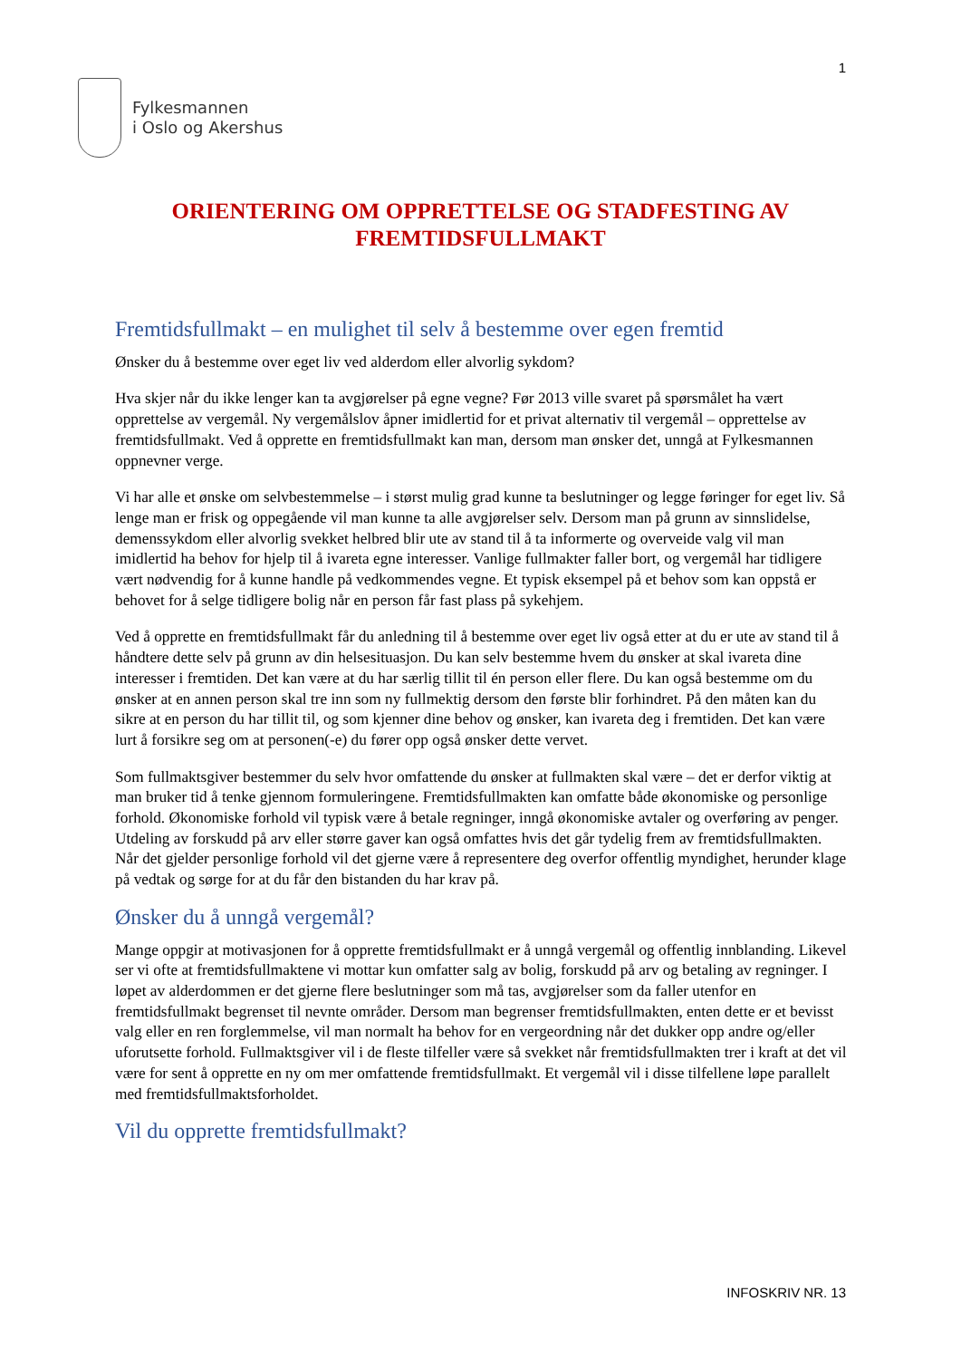1
Fylkesmannen
i Oslo og Akershus
ORIENTERING OM OPPRETTELSE OG STADFESTING AV
FREMTIDSFULLMAKT
Fremtidsfullmakt – en mulighet til selv å bestemme over egen fremtid
Ønsker du å bestemme over eget liv ved alderdom eller alvorlig sykdom?
Hva skjer når du ikke lenger kan ta avgjørelser på egne vegne? Før 2013 ville svaret på spørsmålet ha vært opprettelse av vergemål. Ny vergemålslov åpner imidlertid for et privat alternativ til vergemål – opprettelse av fremtidsfullmakt. Ved å opprette en fremtidsfullmakt kan man, dersom man ønsker det, unngå at Fylkesmannen oppnevner verge.
Vi har alle et ønske om selvbestemmelse – i størst mulig grad kunne ta beslutninger og legge føringer for eget liv. Så lenge man er frisk og oppegående vil man kunne ta alle avgjørelser selv. Dersom man på grunn av sinnslidelse, demenssykdom eller alvorlig svekket helbred blir ute av stand til å ta informerte og overveide valg vil man imidlertid ha behov for hjelp til å ivareta egne interesser. Vanlige fullmakter faller bort, og vergemål har tidligere vært nødvendig for å kunne handle på vedkommendes vegne. Et typisk eksempel på et behov som kan oppstå er behovet for å selge tidligere bolig når en person får fast plass på sykehjem.
Ved å opprette en fremtidsfullmakt får du anledning til å bestemme over eget liv også etter at du er ute av stand til å håndtere dette selv på grunn av din helsesituasjon. Du kan selv bestemme hvem du ønsker at skal ivareta dine interesser i fremtiden. Det kan være at du har særlig tillit til én person eller flere. Du kan også bestemme om du ønsker at en annen person skal tre inn som ny fullmektig dersom den første blir forhindret. På den måten kan du sikre at en person du har tillit til, og som kjenner dine behov og ønsker, kan ivareta deg i fremtiden. Det kan være lurt å forsikre seg om at personen(-e) du fører opp også ønsker dette vervet.
Som fullmaktsgiver bestemmer du selv hvor omfattende du ønsker at fullmakten skal være – det er derfor viktig at man bruker tid å tenke gjennom formuleringene. Fremtidsfullmakten kan omfatte både økonomiske og personlige forhold. Økonomiske forhold vil typisk være å betale regninger, inngå økonomiske avtaler og overføring av penger. Utdeling av forskudd på arv eller større gaver kan også omfattes hvis det går tydelig frem av fremtidsfullmakten. Når det gjelder personlige forhold vil det gjerne være å representere deg overfor offentlig myndighet, herunder klage på vedtak og sørge for at du får den bistanden du har krav på.
Ønsker du å unngå vergemål?
Mange oppgir at motivasjonen for å opprette fremtidsfullmakt er å unngå vergemål og offentlig innblanding. Likevel ser vi ofte at fremtidsfullmaktene vi mottar kun omfatter salg av bolig, forskudd på arv og betaling av regninger. I løpet av alderdommen er det gjerne flere beslutninger som må tas, avgjørelser som da faller utenfor en fremtidsfullmakt begrenset til nevnte områder. Dersom man begrenser fremtidsfullmakten, enten dette er et bevisst valg eller en ren forglemmelse, vil man normalt ha behov for en vergeordning når det dukker opp andre og/eller uforutsette forhold. Fullmaktsgiver vil i de fleste tilfeller være så svekket når fremtidsfullmakten trer i kraft at det vil være for sent å opprette en ny om mer omfattende fremtidsfullmakt. Et vergemål vil i disse tilfellene løpe parallelt med fremtidsfullmaktsforholdet.
Vil du opprette fremtidsfullmakt?
INFOSKRIV NR. 13